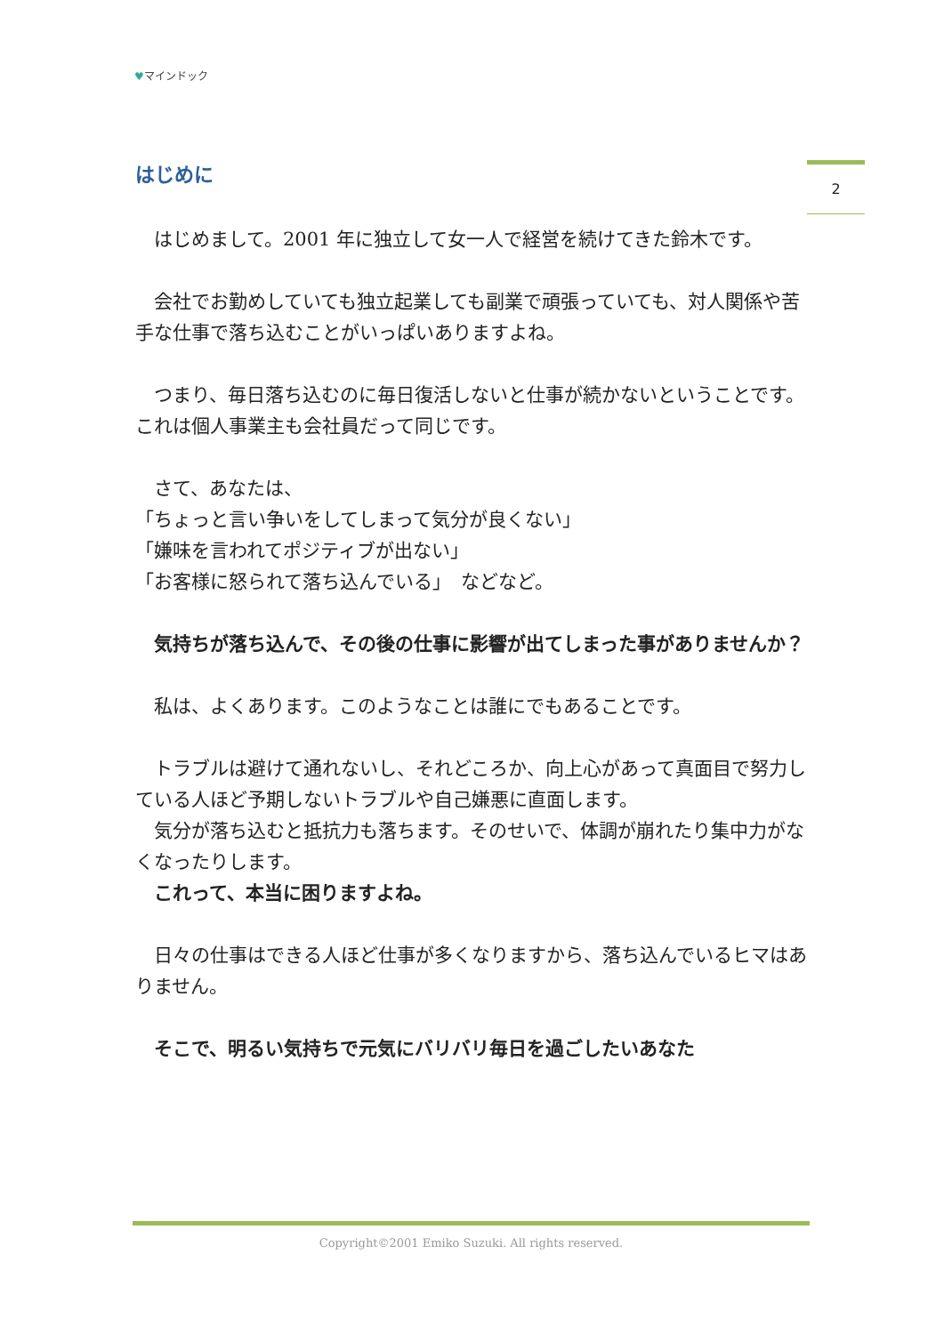♥マインドック
2
はじめに
　はじめまして。2001 年に独立して女一人で経営を続けてきた鈴木です。
　会社でお勤めしていても独立起業しても副業で頑張っていても、対人関係や苦手な仕事で落ち込むことがいっぱいありますよね。
　つまり、毎日落ち込むのに毎日復活しないと仕事が続かないということです。これは個人事業主も会社員だって同じです。
　さて、あなたは、
「ちょっと言い争いをしてしまって気分が良くない」
「嫌味を言われてポジティブが出ない」
「お客様に怒られて落ち込んでいる」　などなど。
　気持ちが落ち込んで、その後の仕事に影響が出てしまった事がありませんか？
　私は、よくあります。このようなことは誰にでもあることです。
　トラブルは避けて通れないし、それどころか、向上心があって真面目で努力している人ほど予期しないトラブルや自己嫌悪に直面します。
　気分が落ち込むと抵抗力も落ちます。そのせいで、体調が崩れたり集中力がなくなったりします。
　これって、本当に困りますよね。
　日々の仕事はできる人ほど仕事が多くなりますから、落ち込んでいるヒマはありません。
　そこで、明るい気持ちで元気にバリバリ毎日を過ごしたいあなた
Copyright©2001 Emiko Suzuki. All rights reserved.